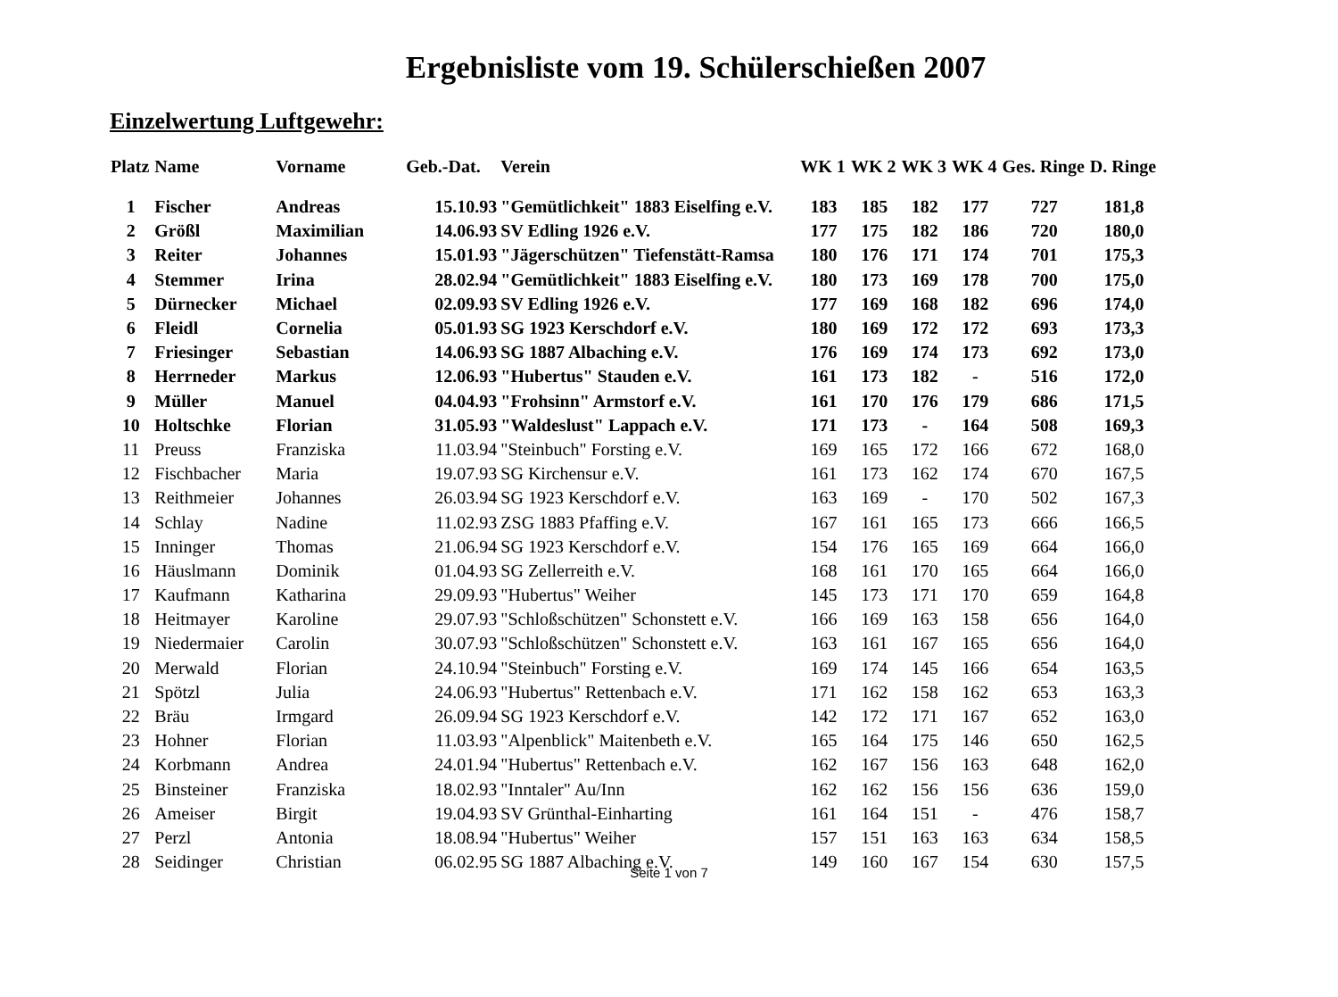Ergebnisliste vom 19. Schülerschießen 2007
Einzelwertung Luftgewehr:
| Platz | Name | Vorname | Geb.-Dat. | Verein | WK 1 | WK 2 | WK 3 | WK 4 | Ges. Ringe | D. Ringe |
| --- | --- | --- | --- | --- | --- | --- | --- | --- | --- | --- |
| 1 | Fischer | Andreas | 15.10.93 | "Gemütlichkeit" 1883 Eiselfing e.V. | 183 | 185 | 182 | 177 | 727 | 181,8 |
| 2 | Größl | Maximilian | 14.06.93 | SV Edling 1926 e.V. | 177 | 175 | 182 | 186 | 720 | 180,0 |
| 3 | Reiter | Johannes | 15.01.93 | "Jägerschützen" Tiefenstätt-Ramsa | 180 | 176 | 171 | 174 | 701 | 175,3 |
| 4 | Stemmer | Irina | 28.02.94 | "Gemütlichkeit" 1883 Eiselfing e.V. | 180 | 173 | 169 | 178 | 700 | 175,0 |
| 5 | Dürnecker | Michael | 02.09.93 | SV Edling 1926 e.V. | 177 | 169 | 168 | 182 | 696 | 174,0 |
| 6 | Fleidl | Cornelia | 05.01.93 | SG 1923 Kerschdorf e.V. | 180 | 169 | 172 | 172 | 693 | 173,3 |
| 7 | Friesinger | Sebastian | 14.06.93 | SG 1887 Albaching e.V. | 176 | 169 | 174 | 173 | 692 | 173,0 |
| 8 | Herrneder | Markus | 12.06.93 | "Hubertus" Stauden e.V. | 161 | 173 | 182 | - | 516 | 172,0 |
| 9 | Müller | Manuel | 04.04.93 | "Frohsinn" Armstorf e.V. | 161 | 170 | 176 | 179 | 686 | 171,5 |
| 10 | Holtschke | Florian | 31.05.93 | "Waldeslust" Lappach e.V. | 171 | 173 | - | 164 | 508 | 169,3 |
| 11 | Preuss | Franziska | 11.03.94 | "Steinbuch" Forsting e.V. | 169 | 165 | 172 | 166 | 672 | 168,0 |
| 12 | Fischbacher | Maria | 19.07.93 | SG Kirchensur e.V. | 161 | 173 | 162 | 174 | 670 | 167,5 |
| 13 | Reithmeier | Johannes | 26.03.94 | SG 1923 Kerschdorf e.V. | 163 | 169 | - | 170 | 502 | 167,3 |
| 14 | Schlay | Nadine | 11.02.93 | ZSG 1883 Pfaffing e.V. | 167 | 161 | 165 | 173 | 666 | 166,5 |
| 15 | Inninger | Thomas | 21.06.94 | SG 1923 Kerschdorf e.V. | 154 | 176 | 165 | 169 | 664 | 166,0 |
| 16 | Häuslmann | Dominik | 01.04.93 | SG Zellerreith e.V. | 168 | 161 | 170 | 165 | 664 | 166,0 |
| 17 | Kaufmann | Katharina | 29.09.93 | "Hubertus" Weiher | 145 | 173 | 171 | 170 | 659 | 164,8 |
| 18 | Heitmayer | Karoline | 29.07.93 | "Schloßschützen" Schonstett e.V. | 166 | 169 | 163 | 158 | 656 | 164,0 |
| 19 | Niedermaier | Carolin | 30.07.93 | "Schloßschützen" Schonstett e.V. | 163 | 161 | 167 | 165 | 656 | 164,0 |
| 20 | Merwald | Florian | 24.10.94 | "Steinbuch" Forsting e.V. | 169 | 174 | 145 | 166 | 654 | 163,5 |
| 21 | Spötzl | Julia | 24.06.93 | "Hubertus" Rettenbach e.V. | 171 | 162 | 158 | 162 | 653 | 163,3 |
| 22 | Bräu | Irmgard | 26.09.94 | SG 1923 Kerschdorf e.V. | 142 | 172 | 171 | 167 | 652 | 163,0 |
| 23 | Hohner | Florian | 11.03.93 | "Alpenblick" Maitenbeth e.V. | 165 | 164 | 175 | 146 | 650 | 162,5 |
| 24 | Korbmann | Andrea | 24.01.94 | "Hubertus" Rettenbach e.V. | 162 | 167 | 156 | 163 | 648 | 162,0 |
| 25 | Binsteiner | Franziska | 18.02.93 | "Inntaler" Au/Inn | 162 | 162 | 156 | 156 | 636 | 159,0 |
| 26 | Ameiser | Birgit | 19.04.93 | SV Grünthal-Einharting | 161 | 164 | 151 | - | 476 | 158,7 |
| 27 | Perzl | Antonia | 18.08.94 | "Hubertus" Weiher | 157 | 151 | 163 | 163 | 634 | 158,5 |
| 28 | Seidinger | Christian | 06.02.95 | SG 1887 Albaching e.V. | 149 | 160 | 167 | 154 | 630 | 157,5 |
Seite 1 von 7